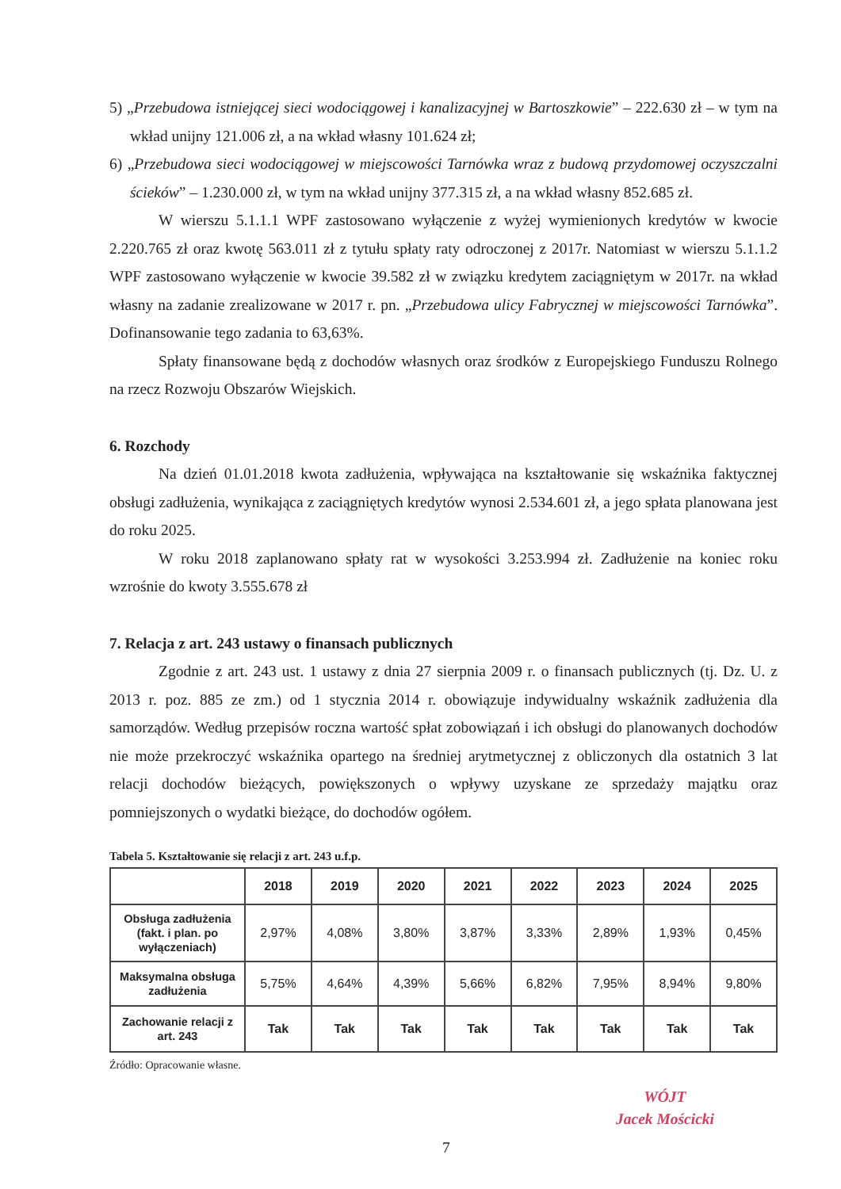5) „Przebudowa istniejącej sieci wodociągowej i kanalizacyjnej w Bartoszkowie” – 222.630 zł – w tym na wkład unijny 121.006 zł, a na wkład własny 101.624 zł;
6) „Przebudowa sieci wodociągowej w miejscowości Tarnówka wraz z budową przydomowej oczyszczalni ścieków” – 1.230.000 zł, w tym na wkład unijny 377.315 zł, a na wkład własny 852.685 zł.
W wierszu 5.1.1.1 WPF zastosowano wyłączenie z wyżej wymienionych kredytów w kwocie 2.220.765 zł oraz kwotę 563.011 zł z tytułu spłaty raty odroczonej z 2017r. Natomiast w wierszu 5.1.1.2 WPF zastosowano wyłączenie w kwocie 39.582 zł w związku kredytem zaciągniętym w 2017r. na wkład własny na zadanie zrealizowane w 2017 r. pn. „Przebudowa ulicy Fabrycznej w miejscowości Tarnówka”. Dofinansowanie tego zadania to 63,63%.
Spłaty finansowane będą z dochodów własnych oraz środków z Europejskiego Funduszu Rolnego na rzecz Rozwoju Obszarów Wiejskich.
6. Rozchody
Na dzień 01.01.2018 kwota zadłużenia, wpływająca na kształtowanie się wskaźnika faktycznej obsługi zadłużenia, wynikająca z zaciągniętych kredytów wynosi 2.534.601 zł, a jego spłata planowana jest do roku 2025.
W roku 2018 zaplanowano spłaty rat w wysokości 3.253.994 zł. Zadłużenie na koniec roku wzrośnie do kwoty 3.555.678 zł
7. Relacja z art. 243 ustawy o finansach publicznych
Zgodnie z art. 243 ust. 1 ustawy z dnia 27 sierpnia 2009 r. o finansach publicznych (tj. Dz. U. z 2013 r. poz. 885 ze zm.) od 1 stycznia 2014 r. obowiązuje indywidualny wskaźnik zadłużenia dla samorządów. Według przepisów roczna wartość spłat zobowiązań i ich obsługi do planowanych dochodów nie może przekroczyć wskaźnika opartego na średniej arytmetycznej z obliczonych dla ostatnich 3 lat relacji dochodów bieżących, powiększonych o wpływy uzyskane ze sprzedaży majątku oraz pomniejszonych o wydatki bieżące, do dochodów ogółem.
Tabela 5. Kształtowanie się relacji z art. 243 u.f.p.
| | 2018 | 2019 | 2020 | 2021 | 2022 | 2023 | 2024 | 2025 |
| --- | --- | --- | --- | --- | --- | --- | --- | --- |
| Obsługa zadłużenia (fakt. i plan. po wyłączeniach) | 2,97% | 4,08% | 3,80% | 3,87% | 3,33% | 2,89% | 1,93% | 0,45% |
| Maksymalna obsługa zadłużenia | 5,75% | 4,64% | 4,39% | 5,66% | 6,82% | 7,95% | 8,94% | 9,80% |
| Zachowanie relacji z art. 243 | Tak | Tak | Tak | Tak | Tak | Tak | Tak | Tak |
Źródło: Opracowanie własne.
7
WÓJT
Jacek Mościcki